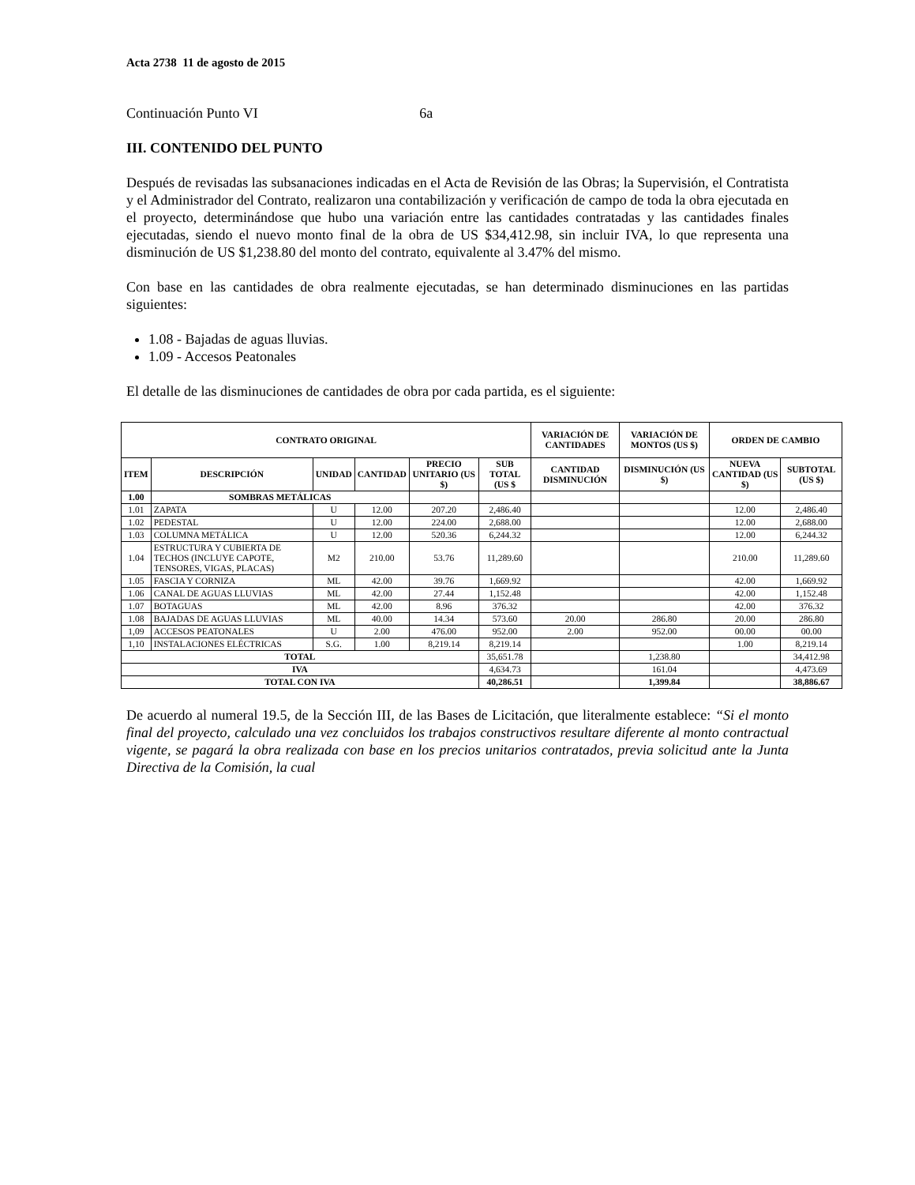Acta 2738 11 de agosto de 2015
Continuación Punto VI 6a
III. CONTENIDO DEL PUNTO
Después de revisadas las subsanaciones indicadas en el Acta de Revisión de las Obras; la Supervisión, el Contratista y el Administrador del Contrato, realizaron una contabilización y verificación de campo de toda la obra ejecutada en el proyecto, determinándose que hubo una variación entre las cantidades contratadas y las cantidades finales ejecutadas, siendo el nuevo monto final de la obra de US $34,412.98, sin incluir IVA, lo que representa una disminución de US $1,238.80 del monto del contrato, equivalente al 3.47% del mismo.
Con base en las cantidades de obra realmente ejecutadas, se han determinado disminuciones en las partidas siguientes:
1.08 - Bajadas de aguas lluvias.
1.09 - Accesos Peatonales
El detalle de las disminuciones de cantidades de obra por cada partida, es el siguiente:
| CONTRATO ORIGINAL | | | | | | VARIACIÓN DE CANTIDADES | VARIACIÓN DE MONTOS (US $) | ORDEN DE CAMBIO | |
| --- | --- | --- | --- | --- | --- | --- | --- | --- | --- |
| ITEM | DESCRIPCIÓN | UNIDAD | CANTIDAD | PRECIO UNITARIO (US $) | SUB TOTAL (US $ | CANTIDAD DISMINUCIÓN | DISMINUCIÓN (US $) | NUEVA CANTIDAD (US $) | SUBTOTAL (US $) |
| 1.00 | SOMBRAS METÁLICAS | | | | | | | | |
| 1.01 | ZAPATA | U | 12.00 | 207.20 | 2,486.40 | | | 12.00 | 2,486.40 |
| 1.02 | PEDESTAL | U | 12.00 | 224.00 | 2,688.00 | | | 12.00 | 2,688.00 |
| 1.03 | COLUMNA METÁLICA | U | 12.00 | 520.36 | 6,244.32 | | | 12.00 | 6,244.32 |
| 1.04 | ESTRUCTURA Y CUBIERTA DE TECHOS (INCLUYE CAPOTE, TENSORES, VIGAS, PLACAS) | M2 | 210.00 | 53.76 | 11,289.60 | | | 210.00 | 11,289.60 |
| 1.05 | FASCIA Y CORNIZA | ML | 42.00 | 39.76 | 1,669.92 | | | 42.00 | 1,669.92 |
| 1.06 | CANAL DE AGUAS LLUVIAS | ML | 42.00 | 27.44 | 1,152.48 | | | 42.00 | 1,152.48 |
| 1.07 | BOTAGUAS | ML | 42.00 | 8.96 | 376.32 | | | 42.00 | 376.32 |
| 1.08 | BAJADAS DE AGUAS LLUVIAS | ML | 40.00 | 14.34 | 573.60 | 20.00 | 286.80 | 20.00 | 286.80 |
| 1,09 | ACCESOS PEATONALES | U | 2.00 | 476.00 | 952.00 | 2.00 | 952.00 | 00.00 | 00.00 |
| 1,10 | INSTALACIONES ELÉCTRICAS | S.G. | 1.00 | 8,219.14 | 8,219.14 | | | 1.00 | 8,219.14 |
| TOTAL | | | | | 35,651.78 | | 1,238.80 | | 34,412.98 |
| IVA | | | | | 4,634.73 | | 161.04 | | 4,473.69 |
| TOTAL CON IVA | | | | | 40,286.51 | | 1,399.84 | | 38,886.67 |
De acuerdo al numeral 19.5, de la Sección III, de las Bases de Licitación, que literalmente establece: “Si el monto final del proyecto, calculado una vez concluidos los trabajos constructivos resultare diferente al monto contractual vigente, se pagará la obra realizada con base en los precios unitarios contratados, previa solicitud ante la Junta Directiva de la Comisión, la cual